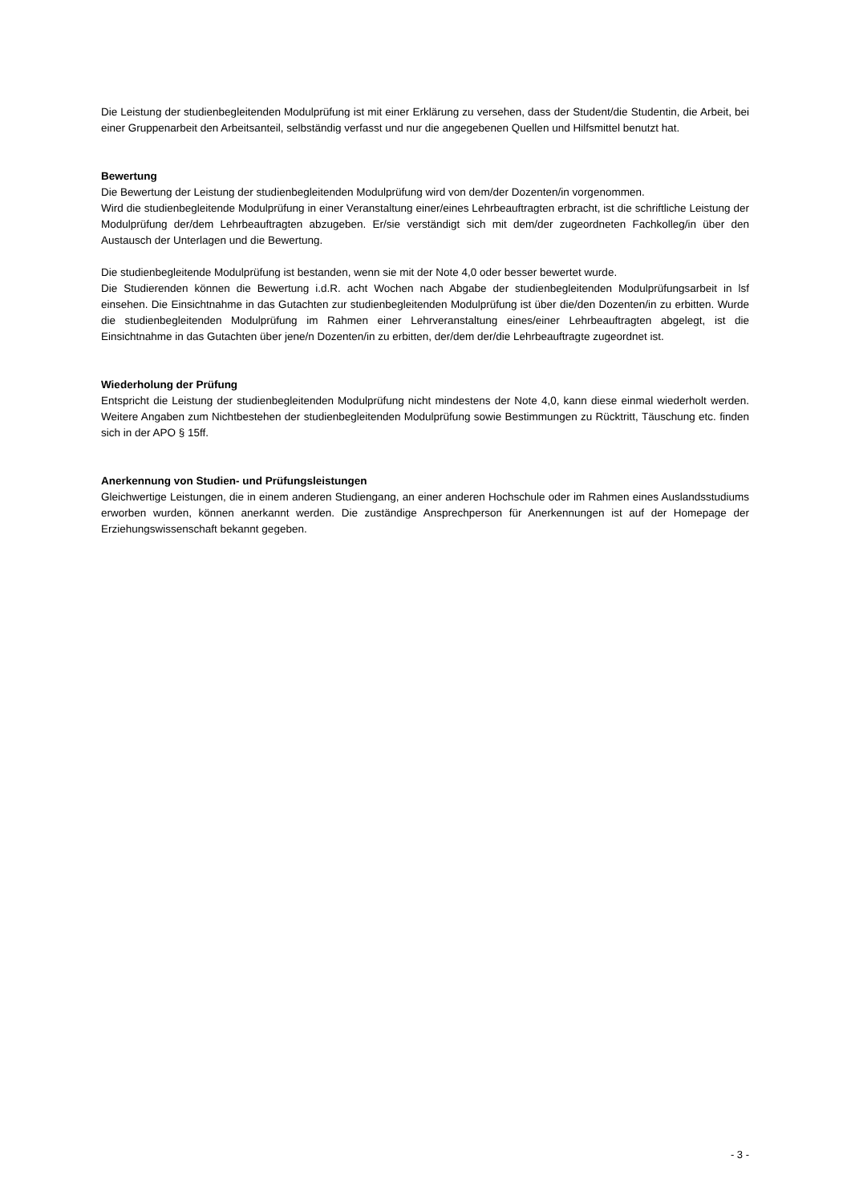Die Leistung der studienbegleitenden Modulprüfung ist mit einer Erklärung zu versehen, dass der Student/die Studentin, die Arbeit, bei einer Gruppenarbeit den Arbeitsanteil, selbständig verfasst und nur die angegebenen Quellen und Hilfsmittel benutzt hat.
Bewertung
Die Bewertung der Leistung der studienbegleitenden Modulprüfung wird von dem/der Dozenten/in vorgenommen.
Wird die studienbegleitende Modulprüfung in einer Veranstaltung einer/eines Lehrbeauftragten erbracht, ist die schriftliche Leistung der Modulprüfung der/dem Lehrbeauftragten abzugeben. Er/sie verständigt sich mit dem/der zugeordneten Fachkolleg/in über den Austausch der Unterlagen und die Bewertung.
Die studienbegleitende Modulprüfung ist bestanden, wenn sie mit der Note 4,0 oder besser bewertet wurde.
Die Studierenden können die Bewertung i.d.R. acht Wochen nach Abgabe der studienbegleitenden Modulprüfungsarbeit in lsf einsehen. Die Einsichtnahme in das Gutachten zur studienbegleitenden Modulprüfung ist über die/den Dozenten/in zu erbitten. Wurde die studienbegleitenden Modulprüfung im Rahmen einer Lehrveranstaltung eines/einer Lehrbeauftragten abgelegt, ist die Einsichtnahme in das Gutachten über jene/n Dozenten/in zu erbitten, der/dem der/die Lehrbeauftragte zugeordnet ist.
Wiederholung der Prüfung
Entspricht die Leistung der studienbegleitenden Modulprüfung nicht mindestens der Note 4,0, kann diese einmal wiederholt werden. Weitere Angaben zum Nichtbestehen der studienbegleitenden Modulprüfung sowie Bestimmungen zu Rücktritt, Täuschung etc. finden sich in der APO § 15ff.
Anerkennung von Studien- und Prüfungsleistungen
Gleichwertige Leistungen, die in einem anderen Studiengang, an einer anderen Hochschule oder im Rahmen eines Auslandsstudiums erworben wurden, können anerkannt werden. Die zuständige Ansprechperson für Anerkennungen ist auf der Homepage der Erziehungswissenschaft bekannt gegeben.
- 3 -